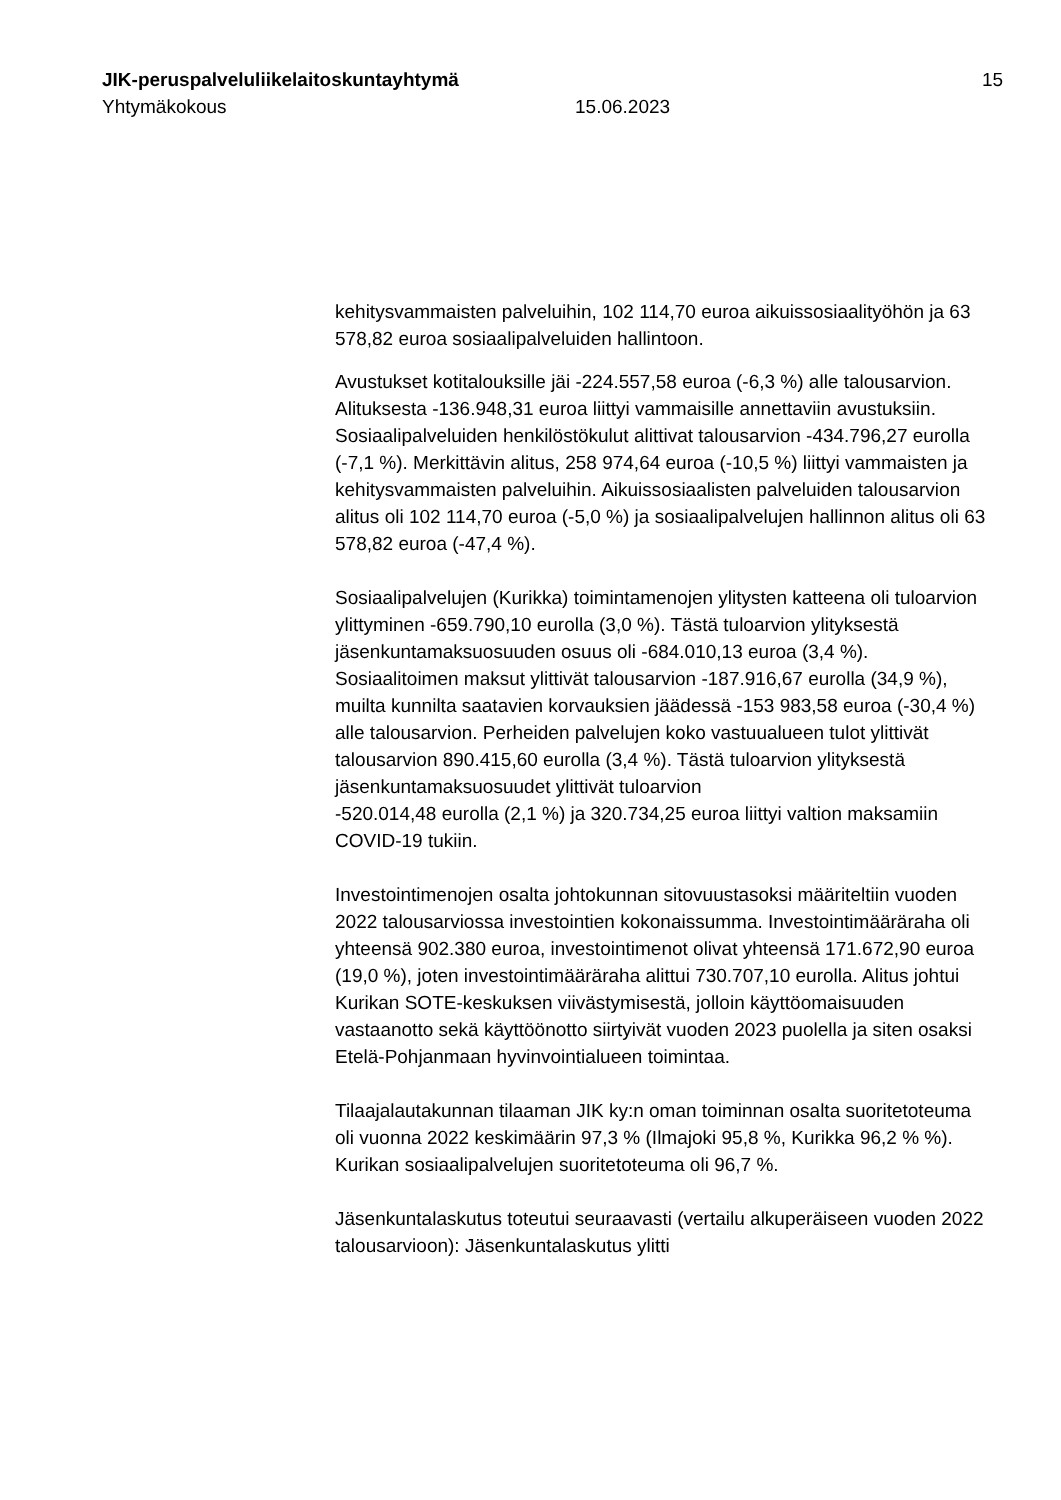JIK-peruspalveluliikelaitoskuntayhtymä 15
Yhtymäkokous 15.06.2023
kehitysvammaisten palveluihin, 102 114,70 euroa aikuissosiaalityöhön ja 63 578,82 euroa sosiaalipalveluiden hallintoon.
Avustukset kotitalouksille jäi -224.557,58 euroa (-6,3 %) alle talousarvion. Alituksesta -136.948,31 euroa liittyi vammaisille annettaviin avustuksiin. Sosiaalipalveluiden henkilöstökulut alittivat talousarvion -434.796,27 eurolla (-7,1 %). Merkittävin alitus, 258 974,64 euroa (-10,5 %) liittyi vammaisten ja kehitysvammaisten palveluihin. Aikuissosiaalisten palveluiden talousarvion alitus oli 102 114,70 euroa (-5,0 %) ja sosiaalipalvelujen hallinnon alitus oli 63 578,82 euroa (-47,4 %).
Sosiaalipalvelujen (Kurikka) toimintamenojen ylitysten katteena oli tuloarvion ylittyminen -659.790,10 eurolla (3,0 %). Tästä tuloarvion ylityksestä jäsenkuntamaksuosuuden osuus oli -684.010,13 euroa (3,4 %). Sosiaalitoimen maksut ylittivät talousarvion -187.916,67 eurolla (34,9 %), muilta kunnilta saatavien korvauksien jäädessä -153 983,58 euroa (-30,4 %) alle talousarvion. Perheiden palvelujen koko vastuualueen tulot ylittivät talousarvion 890.415,60 eurolla (3,4 %). Tästä tuloarvion ylityksestä jäsenkuntamaksuosuudet ylittivät tuloarvion
-520.014,48 eurolla (2,1 %) ja 320.734,25 euroa liittyi valtion maksamiin COVID-19 tukiin.
Investointimenojen osalta johtokunnan sitovuustasoksi määriteltiin vuoden 2022 talousarviossa investointien kokonaissumma. Investointimääräraha oli yhteensä 902.380 euroa, investointimenot olivat yhteensä 171.672,90 euroa (19,0 %), joten investointimääräraha alittui 730.707,10 eurolla. Alitus johtui Kurikan SOTE-keskuksen viivästymisestä, jolloin käyttöomaisuuden vastaanotto sekä käyttöönotto siirtyivät vuoden 2023 puolella ja siten osaksi Etelä-Pohjanmaan hyvinvointialueen toimintaa.
Tilaajalautakunnan tilaaman JIK ky:n oman toiminnan osalta suoritetoteuma oli vuonna 2022 keskimäärin 97,3 % (Ilmajoki 95,8 %, Kurikka 96,2 % %). Kurikan sosiaalipalvelujen suoritetoteuma oli 96,7 %.
Jäsenkuntalaskutus toteutui seuraavasti (vertailu alkuperäiseen vuoden 2022 talousarvioon): Jäsenkuntalaskutus ylitti